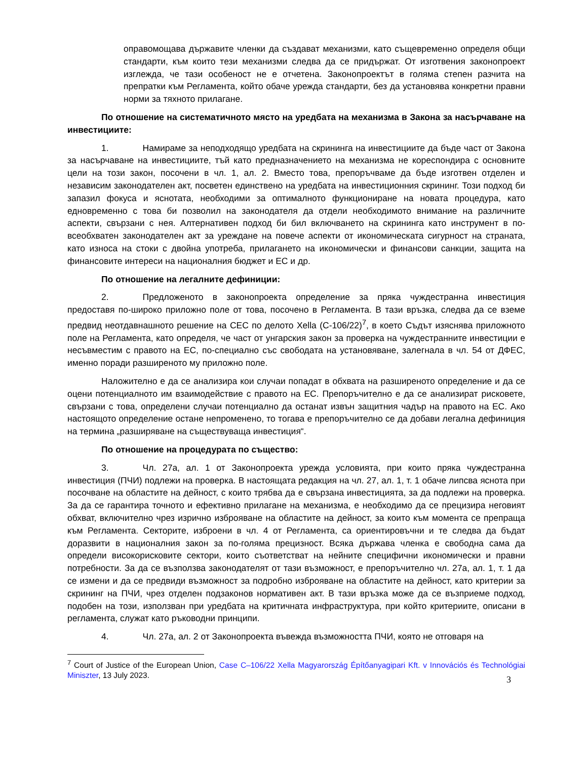оправомощава държавите членки да създават механизми, като същевременно определя общи стандарти, към които тези механизми следва да се придържат. От изготвения законопроект изглежда, че тази особеност не е отчетена. Законопроектът в голяма степен разчита на препратки към Регламента, който обаче урежда стандарти, без да установява конкретни правни норми за тяхното прилагане.
По отношение на систематичното място на уредбата на механизма в Закона за насърчаване на инвестициите:
1. Намираме за неподходящо уредбата на скрининга на инвестициите да бъде част от Закона за насърчаване на инвестициите, тъй като предназначението на механизма не кореспондира с основните цели на този закон, посочени в чл. 1, ал. 2. Вместо това, препоръчваме да бъде изготвен отделен и независим законодателен акт, посветен единствено на уредбата на инвестиционния скрининг. Този подход би запазил фокуса и яснотата, необходими за оптималното функциониране на новата процедура, като едновременно с това би позволил на законодателя да отдели необходимото внимание на различните аспекти, свързани с нея. Алтернативен подход би бил включването на скрининга като инструмент в по-всеобхватен законодателен акт за уреждане на повече аспекти от икономическата сигурност на страната, като износа на стоки с двойна употреба, прилагането на икономически и финансови санкции, защита на финансовите интереси на националния бюджет и ЕС и др.
По отношение на легалните дефиниции:
2. Предложеното в законопроекта определение за пряка чуждестранна инвестиция предоставя по-широко приложно поле от това, посочено в Регламента. В тази връзка, следва да се вземе предвид неотдавнашното решение на СЕС по делото Xella (C-106/22)<sup>7</sup>, в което Съдът изяснява приложното поле на Регламента, като определя, че част от унгарския закон за проверка на чуждестранните инвестиции е несъвместим с правото на ЕС, по-специално със свободата на установяване, залегнала в чл. 54 от ДФЕС, именно поради разширеното му приложно поле.
Наложително е да се анализира кои случаи попадат в обхвата на разширеното определение и да се оцени потенциалното им взаимодействие с правото на ЕС. Препоръчително е да се анализират рисковете, свързани с това, определени случаи потенциално да останат извън защитния чадър на правото на ЕС. Ако настоящото определение остане непроменено, то тогава е препоръчително се да добави легална дефиниция на термина „разширяване на съществуваща инвестиция“.
По отношение на процедурата по същество:
3. Чл. 27а, ал. 1 от Законопроекта урежда условията, при които пряка чуждестранна инвестиция (ПЧИ) подлежи на проверка. В настоящата редакция на чл. 27, ал. 1, т. 1 обаче липсва яснота при посочване на областите на дейност, с които трябва да е свързана инвестицията, за да подлежи на проверка. За да се гарантира точното и ефективно прилагане на механизма, е необходимо да се прецизира неговият обхват, включително чрез изрично изброяване на областите на дейност, за които към момента се препраща към Регламента. Секторите, изброени в чл. 4 от Регламента, са ориентировъчни и те следва да бъдат доразвити в националния закон за по-голяма прецизност. Всяка държава членка е свободна сама да определи високорисковите сектори, които съответстват на нейните специфични икономически и правни потребности. За да се възползва законодателят от тази възможност, е препоръчително чл. 27а, ал. 1, т. 1 да се измени и да се предвиди възможност за подробно изброяване на областите на дейност, като критерии за скрининг на ПЧИ, чрез отделен подзаконов нормативен акт. В тази връзка може да се възприеме подход, подобен на този, използван при уредбата на критичната инфраструктура, при който критериите, описани в регламента, служат като ръководни принципи.
4. Чл. 27а, ал. 2 от Законопроекта въвежда възможността ПЧИ, която не отговаря на
<sup>7</sup> Court of Justice of the European Union, Case C–106/22 Xella Magyarország Építőanyagipari Kft. v Innovációs és Technológiai Miniszter, 13 July 2023.
3